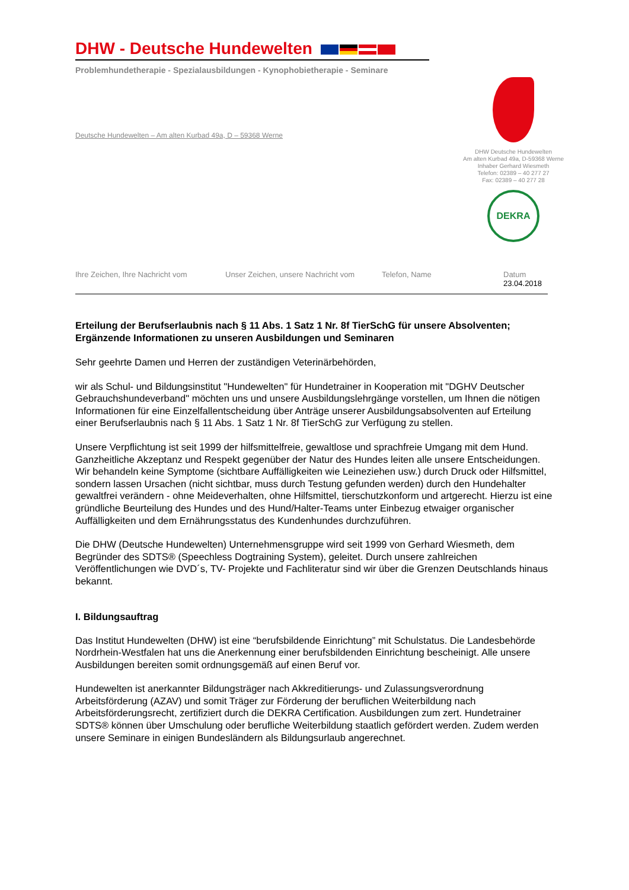DHW - Deutsche Hundewelten
Problemhundetherapie - Spezialausbildungen - Kynophobietherapie - Seminare
Deutsche Hundewelten – Am alten Kurbad 49a, D – 59368 Werne
DHW Deutsche Hundewelten
Am alten Kurbad 49a, D-59368 Werne
Inhaber Gerhard Wiesmeth
Telefon: 02389 – 40 277 27
Fax: 02389 – 40 277 28
DEKRA
Ihre Zeichen, Ihre Nachricht vom Unser Zeichen, unsere Nachricht vom
Telefon, Name Datum
23.04.2018
Erteilung der Berufserlaubnis nach § 11 Abs. 1 Satz 1 Nr. 8f TierSchG für unsere Absolventen; Ergänzende Informationen zu unseren Ausbildungen und Seminaren
Sehr geehrte Damen und Herren der zuständigen Veterinärbehörden,
wir als Schul- und Bildungsinstitut "Hundewelten" für Hundetrainer in Kooperation mit "DGHV Deutscher Gebrauchshundeverband" möchten uns und unsere Ausbildungslehrgänge vorstellen, um Ihnen die nötigen Informationen für eine Einzelfallentscheidung über Anträge unserer Ausbildungsabsolventen auf Erteilung einer Berufserlaubnis nach § 11 Abs. 1 Satz 1 Nr. 8f TierSchG zur Verfügung zu stellen.
Unsere Verpflichtung ist seit 1999 der hilfsmittelfreie, gewaltlose und sprachfreie Umgang mit dem Hund. Ganzheitliche Akzeptanz und Respekt gegenüber der Natur des Hundes leiten alle unsere Entscheidungen. Wir behandeln keine Symptome (sichtbare Auffälligkeiten wie Leineziehen usw.) durch Druck oder Hilfsmittel, sondern lassen Ursachen (nicht sichtbar, muss durch Testung gefunden werden) durch den Hundehalter gewaltfrei verändern - ohne Meideverhalten, ohne Hilfsmittel, tierschutzkonform und artgerecht. Hierzu ist eine gründliche Beurteilung des Hundes und des Hund/Halter-Teams unter Einbezug etwaiger organischer Auffälligkeiten und dem Ernährungsstatus des Kundenhundes durchzuführen.
Die DHW (Deutsche Hundewelten) Unternehmensgruppe wird seit 1999 von Gerhard Wiesmeth, dem Begründer des SDTS® (Speechless Dogtraining System), geleitet. Durch unsere zahlreichen Veröffentlichungen wie DVD´s, TV- Projekte und Fachliteratur sind wir über die Grenzen Deutschlands hinaus bekannt.
I. Bildungsauftrag
Das Institut Hundewelten (DHW) ist eine “berufsbildende Einrichtung” mit Schulstatus. Die Landesbehörde Nordrhein-Westfalen hat uns die Anerkennung einer berufsbildenden Einrichtung bescheinigt. Alle unsere Ausbildungen bereiten somit ordnungsgemäß auf einen Beruf vor.
Hundewelten ist anerkannter Bildungsträger nach Akkreditierungs- und Zulassungsverordnung Arbeitsförderung (AZAV) und somit Träger zur Förderung der beruflichen Weiterbildung nach Arbeitsförderungsrecht, zertifiziert durch die DEKRA Certification. Ausbildungen zum zert. Hundetrainer SDTS® können über Umschulung oder berufliche Weiterbildung staatlich gefördert werden. Zudem werden unsere Seminare in einigen Bundesländern als Bildungsurlaub angerechnet.